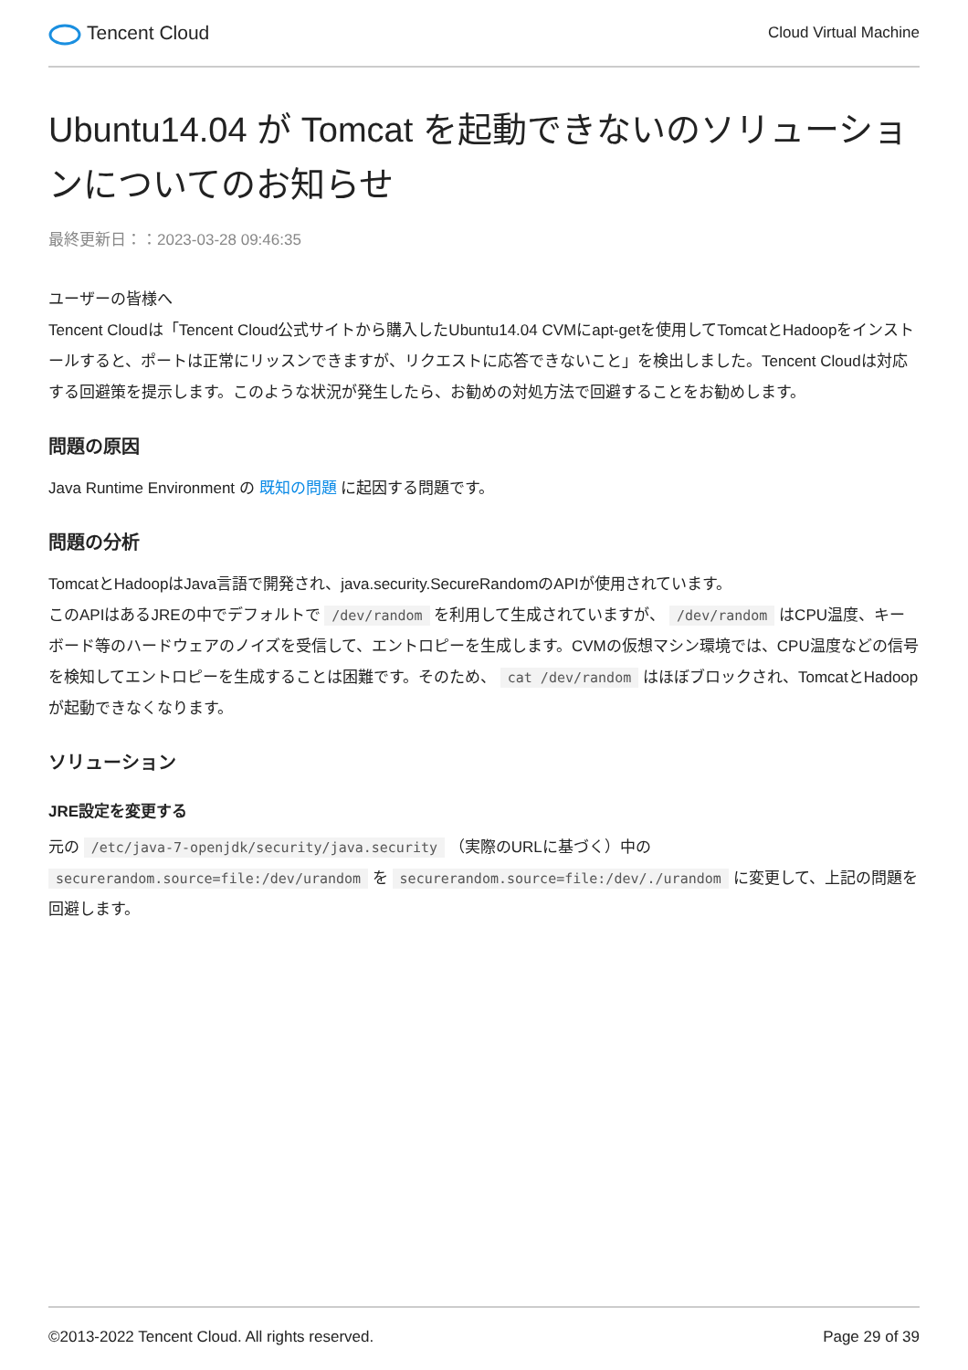Tencent Cloud
Cloud Virtual Machine
Ubuntu14.04 が Tomcat を起動できないのソリューションについてのお知らせ
最終更新日：：2023-03-28 09:46:35
ユーザーの皆様へ
Tencent Cloudは「Tencent Cloud公式サイトから購入したUbuntu14.04 CVMにapt-getを使用してTomcatとHadoopをインストールすると、ポートは正常にリッスンできますが、リクエストに応答できないこと」を検出しました。Tencent Cloudは対応する回避策を提示します。このような状況が発生したら、お勧めの対処方法で回避することをお勧めします。
問題の原因
Java Runtime Environment の 既知の問題 に起因する問題です。
問題の分析
TomcatとHadoopはJava言語で開発され、java.security.SecureRandomのAPIが使用されています。
このAPIはあるJREの中でデフォルトで /dev/random を利用して生成されていますが、 /dev/random はCPU温度、キーボード等のハードウェアのノイズを受信して、エントロピーを生成します。CVMの仮想マシン環境では、CPU温度などの信号を検知してエントロピーを生成することは困難です。そのため、 cat /dev/random はほぼブロックされ、TomcatとHadoopが起動できなくなります。
ソリューション
JRE設定を変更する
元の /etc/java-7-openjdk/security/java.security （実際のURLに基づく）中の securerandom.source=file:/dev/urandom を securerandom.source=file:/dev/./urandom に変更して、上記の問題を回避します。
©2013-2022 Tencent Cloud. All rights reserved. Page 29 of 39